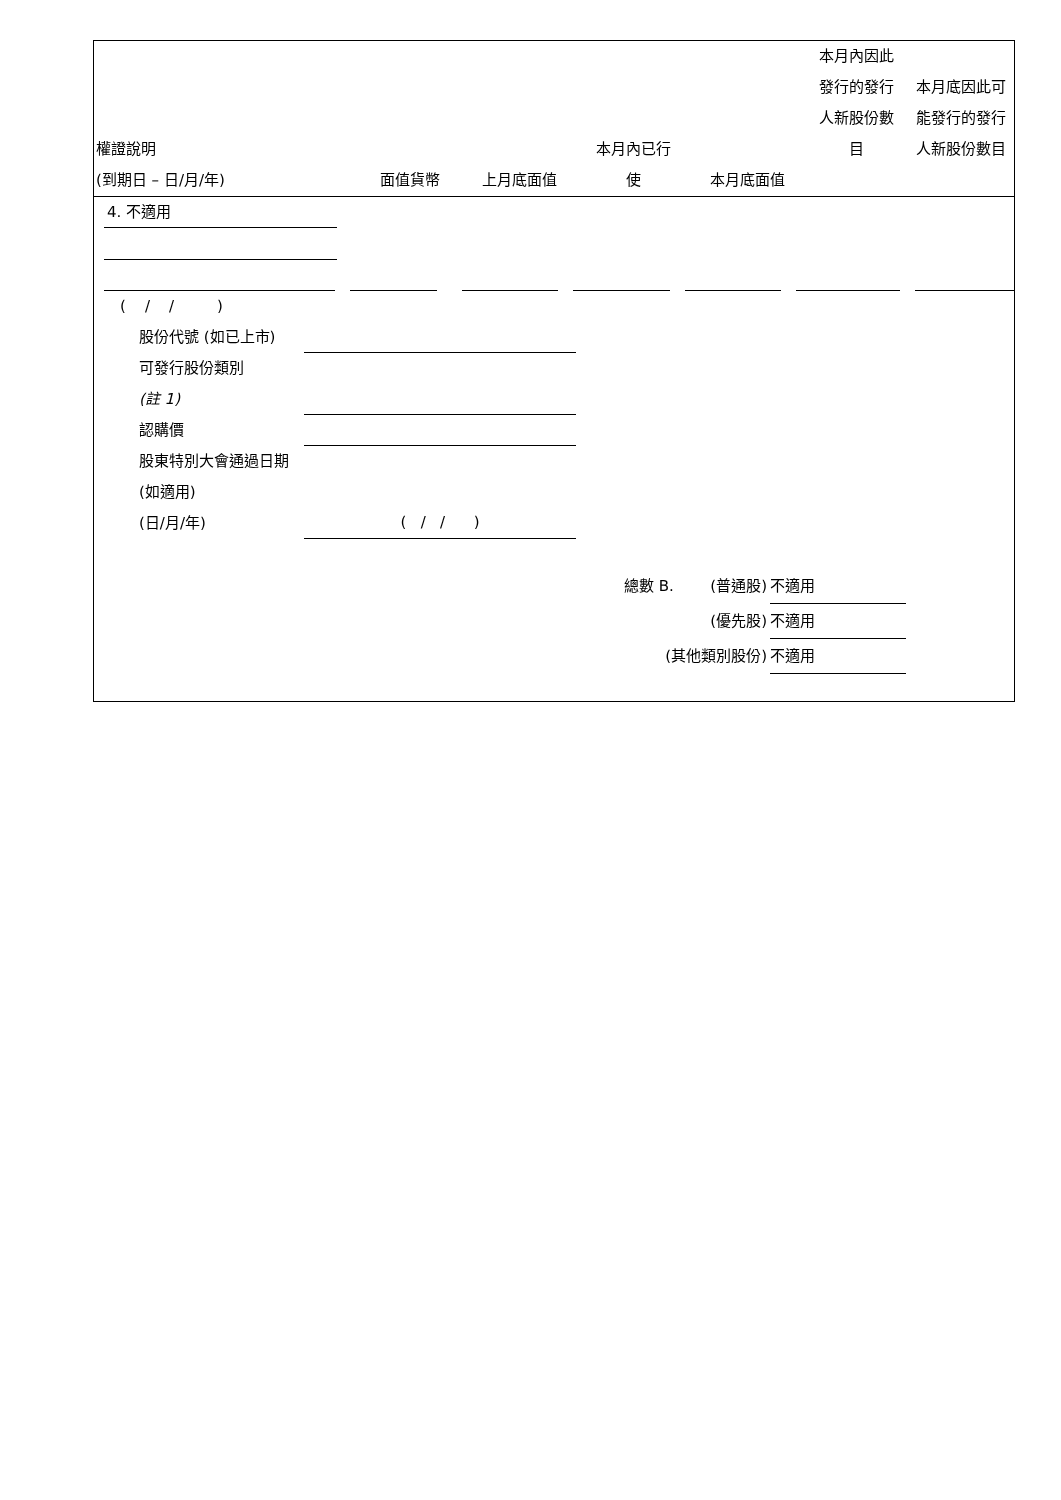| 權證說明 (到期日 – 日/月/年) | 面值貨幣 | 上月底面值 | 本月內已行 使 | 本月底面值 | 本月內因此 發行的發行 人新股份數 目 | 本月底因此可 能發行的發行 人新股份數目 |
| --- | --- | --- | --- | --- | --- | --- |
4. 不適用
( / / )
股份代號 (如已上市)
可發行股份類別
(註 1)
認購價
股東特別大會通過日期 (如適用)
(日/月/年) ( / / )
總數 B. (普通股) 不適用
(優先股) 不適用
(其他類別股份) 不適用